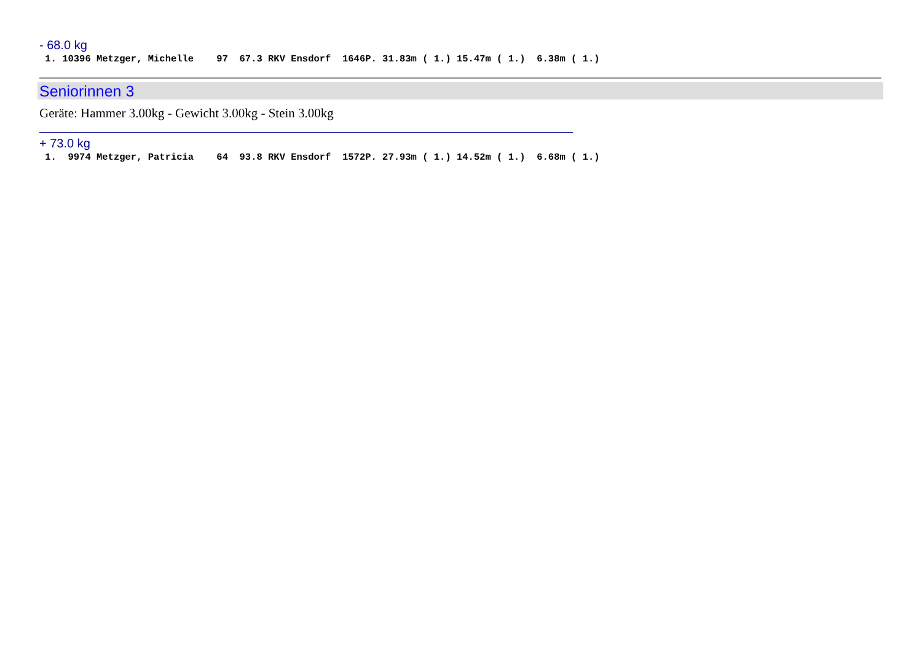- 68.0 kg
 1. 10396 Metzger, Michelle    97  67.3 RKV Ensdorf  1646P. 31.83m ( 1.) 15.47m ( 1.)  6.38m ( 1.)
Seniorinnen 3
Geräte: Hammer 3.00kg - Gewicht 3.00kg - Stein 3.00kg
+ 73.0 kg
 1.  9974 Metzger, Patricia    64  93.8 RKV Ensdorf  1572P. 27.93m ( 1.) 14.52m ( 1.)  6.68m ( 1.)